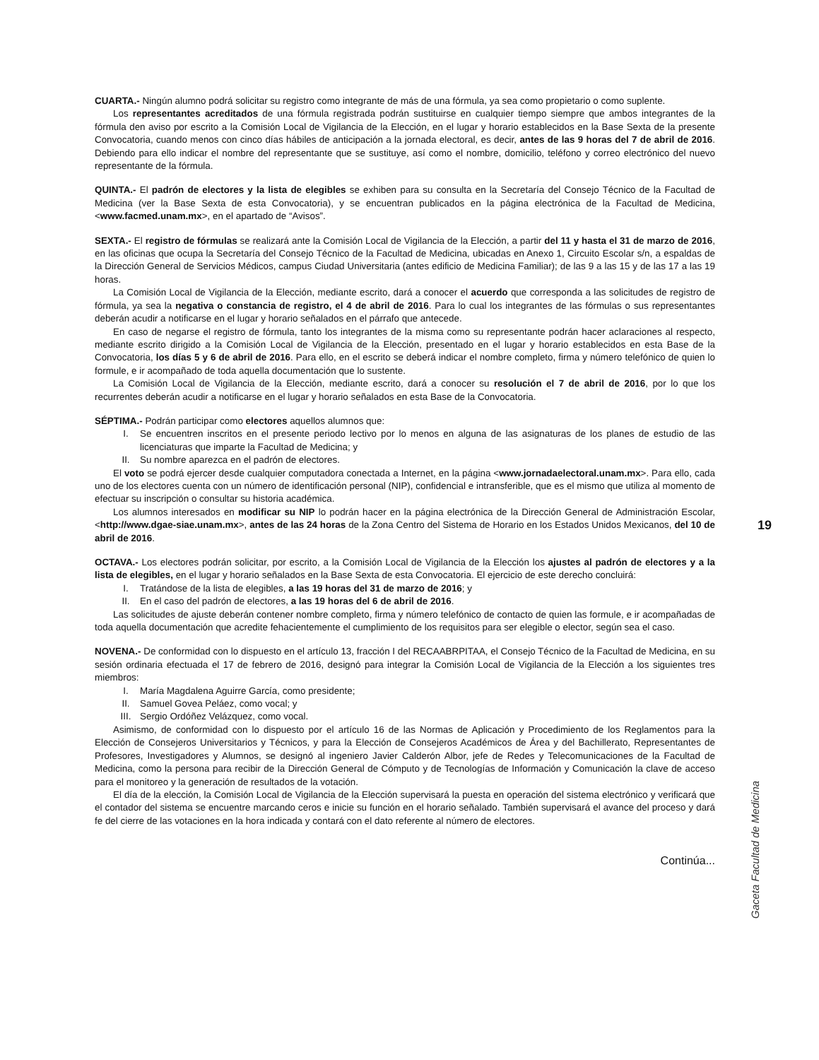CUARTA.- Ningún alumno podrá solicitar su registro como integrante de más de una fórmula, ya sea como propietario o como suplente.
Los representantes acreditados de una fórmula registrada podrán sustituirse en cualquier tiempo siempre que ambos integrantes de la fórmula den aviso por escrito a la Comisión Local de Vigilancia de la Elección, en el lugar y horario establecidos en la Base Sexta de la presente Convocatoria, cuando menos con cinco días hábiles de anticipación a la jornada electoral, es decir, antes de las 9 horas del 7 de abril de 2016. Debiendo para ello indicar el nombre del representante que se sustituye, así como el nombre, domicilio, teléfono y correo electrónico del nuevo representante de la fórmula.
QUINTA.- El padrón de electores y la lista de elegibles se exhiben para su consulta en la Secretaría del Consejo Técnico de la Facultad de Medicina (ver la Base Sexta de esta Convocatoria), y se encuentran publicados en la página electrónica de la Facultad de Medicina, <www.facmed.unam.mx>, en el apartado de “Avisos”.
SEXTA.- El registro de fórmulas se realizará ante la Comisión Local de Vigilancia de la Elección, a partir del 11 y hasta el 31 de marzo de 2016, en las oficinas que ocupa la Secretaría del Consejo Técnico de la Facultad de Medicina, ubicadas en Anexo 1, Circuito Escolar s/n, a espaldas de la Dirección General de Servicios Médicos, campus Ciudad Universitaria (antes edificio de Medicina Familiar); de las 9 a las 15 y de las 17 a las 19 horas.
La Comisión Local de Vigilancia de la Elección, mediante escrito, dará a conocer el acuerdo que corresponda a las solicitudes de registro de fórmula, ya sea la negativa o constancia de registro, el 4 de abril de 2016. Para lo cual los integrantes de las fórmulas o sus representantes deberán acudir a notificarse en el lugar y horario señalados en el párrafo que antecede.
En caso de negarse el registro de fórmula, tanto los integrantes de la misma como su representante podrán hacer aclaraciones al respecto, mediante escrito dirigido a la Comisión Local de Vigilancia de la Elección, presentado en el lugar y horario establecidos en esta Base de la Convocatoria, los días 5 y 6 de abril de 2016. Para ello, en el escrito se deberá indicar el nombre completo, firma y número telefónico de quien lo formule, e ir acompañado de toda aquella documentación que lo sustente.
La Comisión Local de Vigilancia de la Elección, mediante escrito, dará a conocer su resolución el 7 de abril de 2016, por lo que los recurrentes deberán acudir a notificarse en el lugar y horario señalados en esta Base de la Convocatoria.
SÉPTIMA.- Podrán participar como electores aquellos alumnos que:
I. Se encuentren inscritos en el presente periodo lectivo por lo menos en alguna de las asignaturas de los planes de estudio de las licenciaturas que imparte la Facultad de Medicina; y
II. Su nombre aparezca en el padrón de electores.
El voto se podrá ejercer desde cualquier computadora conectada a Internet, en la página <www.jornadaelectoral.unam.mx>. Para ello, cada uno de los electores cuenta con un número de identificación personal (NIP), confidencial e intransferible, que es el mismo que utiliza al momento de efectuar su inscripción o consultar su historia académica.
Los alumnos interesados en modificar su NIP lo podrán hacer en la página electrónica de la Dirección General de Administración Escolar, <http://www.dgae-siae.unam.mx>, antes de las 24 horas de la Zona Centro del Sistema de Horario en los Estados Unidos Mexicanos, del 10 de abril de 2016.
OCTAVA.- Los electores podrán solicitar, por escrito, a la Comisión Local de Vigilancia de la Elección los ajustes al padrón de electores y a la lista de elegibles, en el lugar y horario señalados en la Base Sexta de esta Convocatoria. El ejercicio de este derecho concluirá:
I. Tratándose de la lista de elegibles, a las 19 horas del 31 de marzo de 2016; y
II. En el caso del padrón de electores, a las 19 horas del 6 de abril de 2016.
Las solicitudes de ajuste deberán contener nombre completo, firma y número telefónico de contacto de quien las formule, e ir acompañadas de toda aquella documentación que acredite fehacientemente el cumplimiento de los requisitos para ser elegible o elector, según sea el caso.
NOVENA.- De conformidad con lo dispuesto en el artículo 13, fracción I del RECAABRPITAA, el Consejo Técnico de la Facultad de Medicina, en su sesión ordinaria efectuada el 17 de febrero de 2016, designó para integrar la Comisión Local de Vigilancia de la Elección a los siguientes tres miembros:
I. María Magdalena Aguirre García, como presidente;
II. Samuel Govea Peláez, como vocal; y
III. Sergio Ordóñez Velázquez, como vocal.
Asimismo, de conformidad con lo dispuesto por el artículo 16 de las Normas de Aplicación y Procedimiento de los Reglamentos para la Elección de Consejeros Universitarios y Técnicos, y para la Elección de Consejeros Académicos de Área y del Bachillerato, Representantes de Profesores, Investigadores y Alumnos, se designó al ingeniero Javier Calderón Albor, jefe de Redes y Telecomunicaciones de la Facultad de Medicina, como la persona para recibir de la Dirección General de Cómputo y de Tecnologías de Información y Comunicación la clave de acceso para el monitoreo y la generación de resultados de la votación.
El día de la elección, la Comisión Local de Vigilancia de la Elección supervisará la puesta en operación del sistema electrónico y verificará que el contador del sistema se encuentre marcando ceros e inicie su función en el horario señalado. También supervisará el avance del proceso y dará fe del cierre de las votaciones en la hora indicada y contará con el dato referente al número de electores.
Continúa...
19
Gaceta Facultad de Medicina